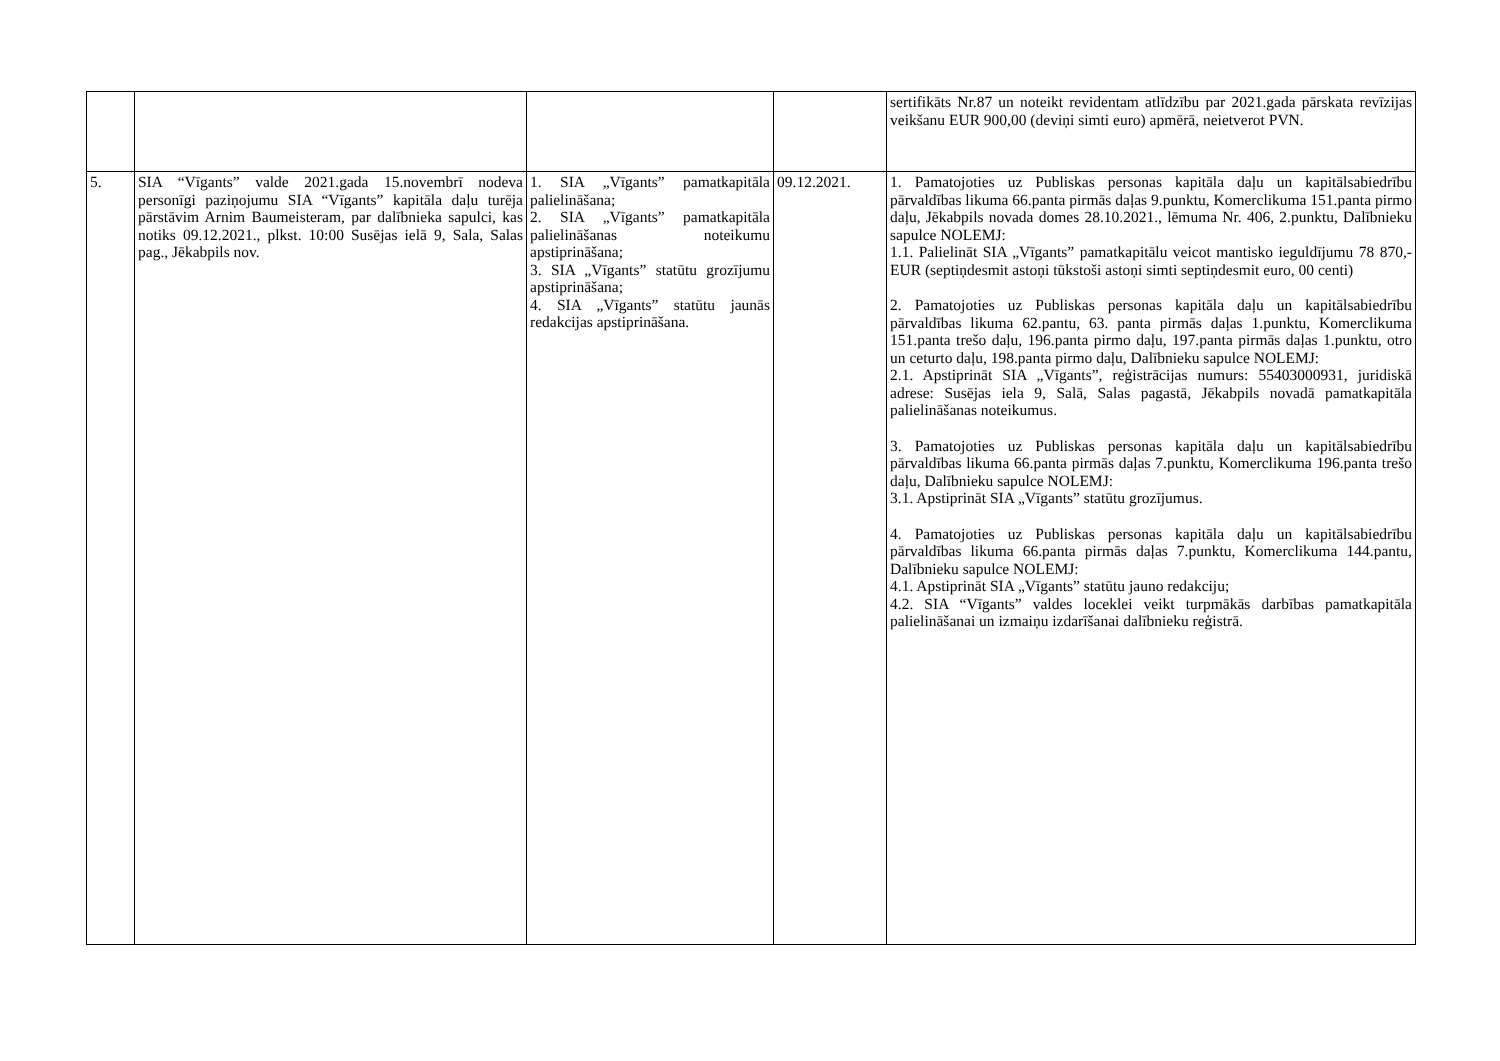| | | | | sertifikāts Nr.87 un noteikt revidentam atlīdzību par 2021.gada pārskata revīzijas veikšanu EUR 900,00 (deviņi simti euro) apmērā, neietverot PVN. |
| 5. | SIA “Vīgants” valde 2021.gada 15.novembrī nodeva personīgi paziņojumu SIA “Vīgants” kapitāla daļu turēja pārstāvim Arnim Baumeisteram, par dalībnieka sapulci, kas notiks 09.12.2021., plkst. 10:00 Susējas ielā 9, Sala, Salas pag., Jēkabpils nov. | 1. SIA „Vīgants” pamatkapitāla palielināšana; 2. SIA „Vīgants” pamatkapitāla palielināšanas noteikumu apstiprināšana; 3. SIA „Vīgants” statūtu grozījumu apstiprināšana; 4. SIA „Vīgants” statūtu jaunās redakcijas apstiprināšana. | 09.12.2021. | 1. Pamatojoties uz Publiskas personas kapitāla daļu un kapitālsabiedrību pārvaldības likuma 66.panta pirmās daļas 9.punktu, Komerclikuma 151.panta pirmo daļu, Jēkabpils novada domes 28.10.2021., lēmuma Nr. 406, 2.punktu, Dalībnieku sapulce NOLEMJ: 1.1. Palielināt SIA „Vīgants” pamatkapitālu veicot mantisko ieguldījumu 78 870,- EUR (septiņdesmit astoņi tūkstoši astoņi simti septiņdesmit euro, 00 centi) 2. Pamatojoties uz Publiskas personas kapitāla daļu un kapitālsabiedrību pārvaldības likuma 62.pantu, 63. panta pirmās daļas 1.punktu, Komerclikuma 151.panta trešo daļu, 196.panta pirmo daļu, 197.panta pirmās daļas 1.punktu, otro un ceturto daļu, 198.panta pirmo daļu, Dalībnieku sapulce NOLEMJ: 2.1. Apstiprināt SIA „Vīgants”, reģistrācijas numurs: 55403000931, juridiskā adrese: Susējas iela 9, Salā, Salas pagastā, Jēkabpils novadā pamatkapitāla palielināšanas noteikumus. 3. Pamatojoties uz Publiskas personas kapitāla daļu un kapitālsabiedrību pārvaldības likuma 66.panta pirmās daļas 7.punktu, Komerclikuma 196.panta trešo daļu, Dalībnieku sapulce NOLEMJ: 3.1. Apstiprināt SIA „Vīgants” statūtu grozījumus. 4. Pamatojoties uz Publiskas personas kapitāla daļu un kapitālsabiedrību pārvaldības likuma 66.panta pirmās daļas 7.punktu, Komerclikuma 144.pantu, Dalībnieku sapulce NOLEMJ: 4.1. Apstiprināt SIA „Vīgants” statūtu jauno redakciju; 4.2. SIA “Vīgants” valdes loceklei veikt turpmākās darbības pamatkapitāla palielināšanai un izmaiņu izdarīšanai dalībnieku reģistrā. |